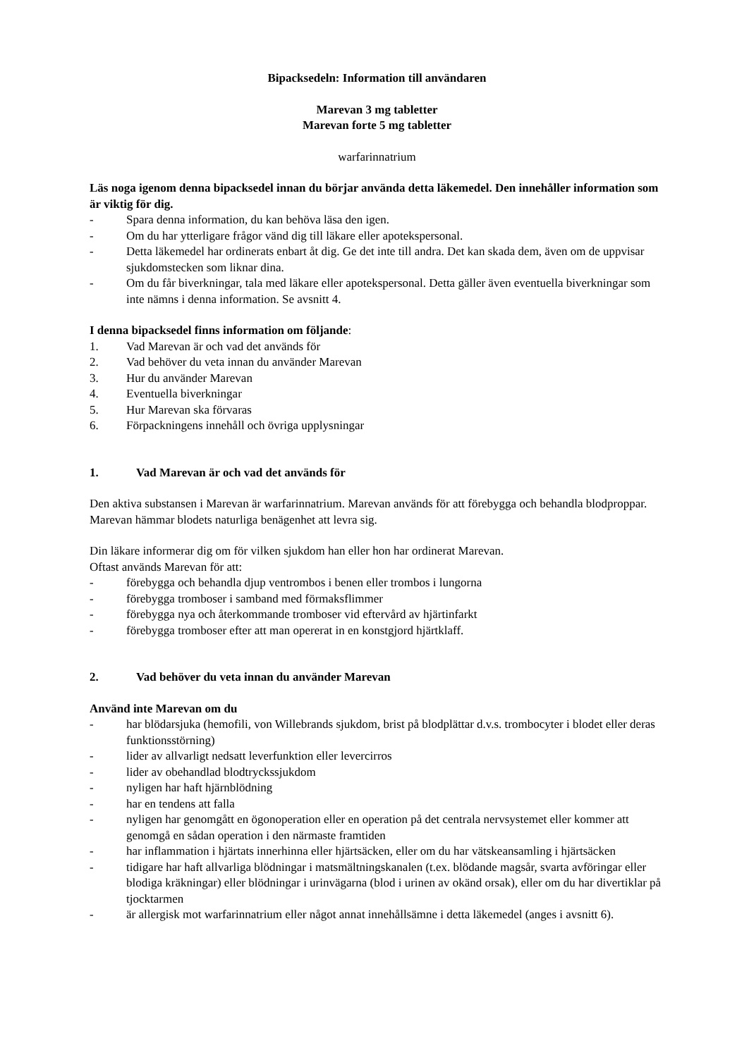Bipacksedeln: Information till användaren
Marevan 3 mg tabletter
Marevan forte 5 mg tabletter
warfarinnatrium
Läs noga igenom denna bipacksedel innan du börjar använda detta läkemedel. Den innehåller information som är viktig för dig.
- Spara denna information, du kan behöva läsa den igen.
- Om du har ytterligare frågor vänd dig till läkare eller apotekspersonal.
- Detta läkemedel har ordinerats enbart åt dig. Ge det inte till andra. Det kan skada dem, även om de uppvisar sjukdomstecken som liknar dina.
- Om du får biverkningar, tala med läkare eller apotekspersonal. Detta gäller även eventuella biverkningar som inte nämns i denna information. Se avsnitt 4.
I denna bipacksedel finns information om följande:
1. Vad Marevan är och vad det används för
2. Vad behöver du veta innan du använder Marevan
3. Hur du använder Marevan
4. Eventuella biverkningar
5. Hur Marevan ska förvaras
6. Förpackningens innehåll och övriga upplysningar
1. Vad Marevan är och vad det används för
Den aktiva substansen i Marevan är warfarinnatrium. Marevan används för att förebygga och behandla blodproppar. Marevan hämmar blodets naturliga benägenhet att levra sig.
Din läkare informerar dig om för vilken sjukdom han eller hon har ordinerat Marevan.
Oftast används Marevan för att:
- förebygga och behandla djup ventrombos i benen eller trombos i lungorna
- förebygga tromboser i samband med förmaksflimmer
- förebygga nya och återkommande tromboser vid eftervård av hjärtinfarkt
- förebygga tromboser efter att man opererat in en konstgjord hjärtklaff.
2. Vad behöver du veta innan du använder Marevan
Använd inte Marevan om du
- har blödarsjuka (hemofili, von Willebrands sjukdom, brist på blodplättar d.v.s. trombocyter i blodet eller deras funktionsstörning)
- lider av allvarligt nedsatt leverfunktion eller levercirros
- lider av obehandlad blodtryckssjukdom
- nyligen har haft hjärnblödning
- har en tendens att falla
- nyligen har genomgått en ögonoperation eller en operation på det centrala nervsystemet eller kommer att genomgå en sådan operation i den närmaste framtiden
- har inflammation i hjärtats innerhinna eller hjärtsäcken, eller om du har vätskeansamling i hjärtsäcken
- tidigare har haft allvarliga blödningar i matsmältningskanalen (t.ex. blödande magsår, svarta avföringar eller blodiga kräkningar) eller blödningar i urinvägarna (blod i urinen av okänd orsak), eller om du har divertiklar på tjocktarmen
- är allergisk mot warfarinnatrium eller något annat innehållsämne i detta läkemedel (anges i avsnitt 6).